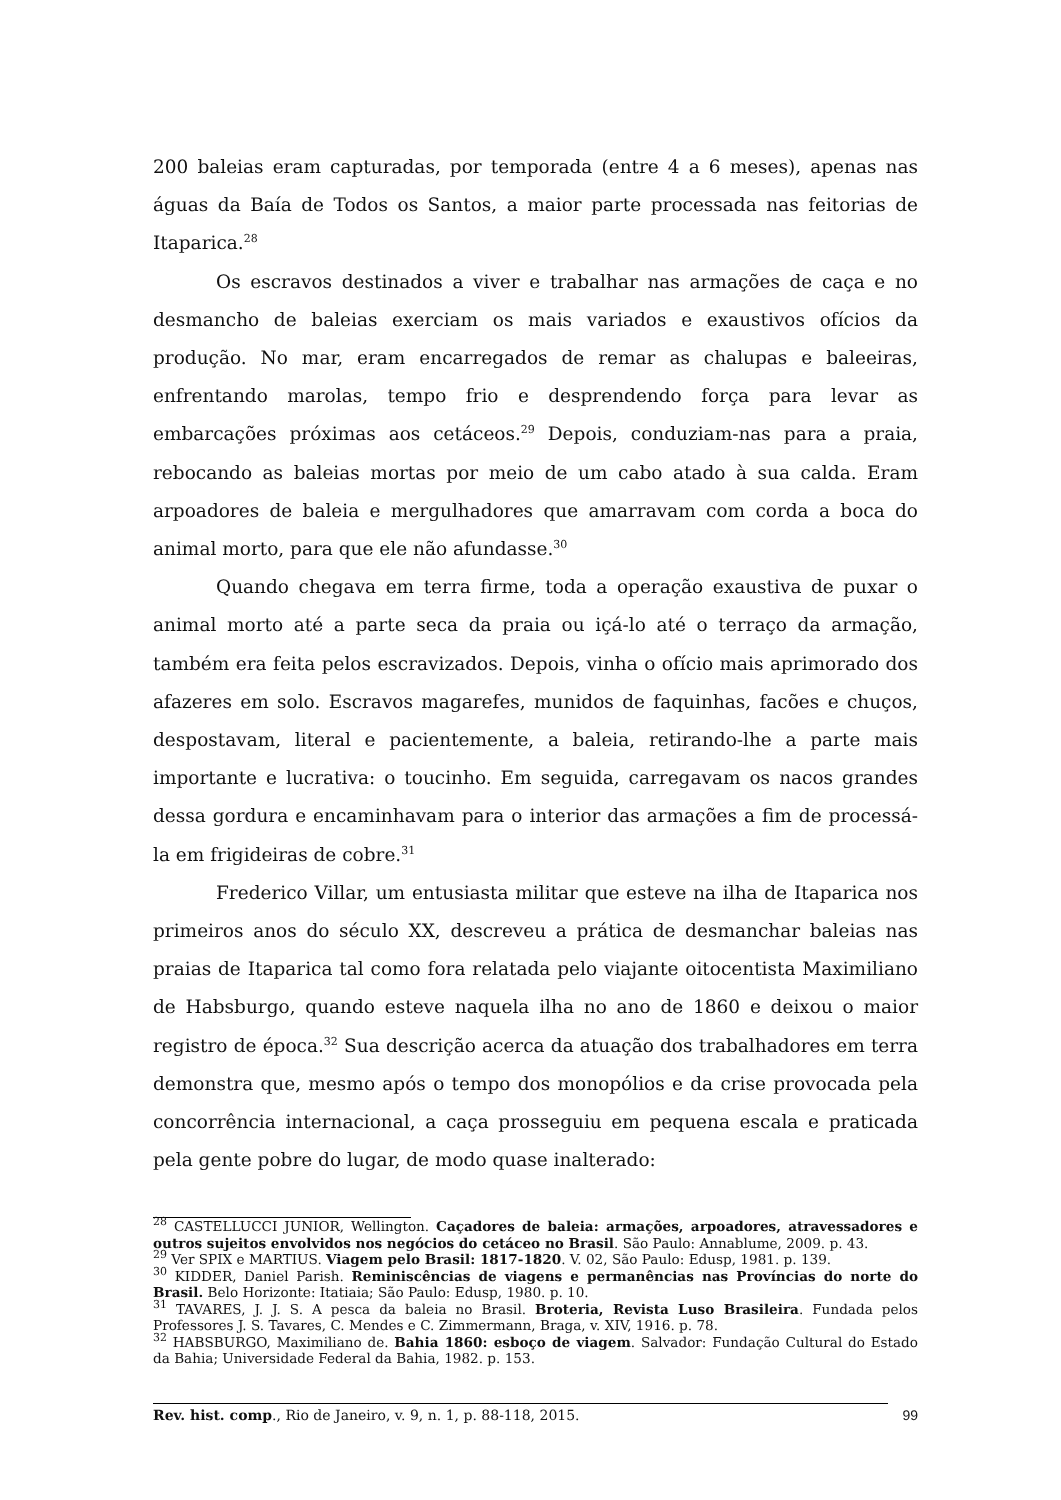200 baleias eram capturadas, por temporada (entre 4 a 6 meses), apenas nas águas da Baía de Todos os Santos, a maior parte processada nas feitorias de Itaparica.<sup>28</sup>
Os escravos destinados a viver e trabalhar nas armações de caça e no desmancho de baleias exerciam os mais variados e exaustivos ofícios da produção. No mar, eram encarregados de remar as chalupas e baleeiras, enfrentando marolas, tempo frio e desprendendo força para levar as embarcações próximas aos cetáceos.<sup>29</sup> Depois, conduziam-nas para a praia, rebocando as baleias mortas por meio de um cabo atado à sua calda. Eram arpoadores de baleia e mergulhadores que amarravam com corda a boca do animal morto, para que ele não afundasse.<sup>30</sup>
Quando chegava em terra firme, toda a operação exaustiva de puxar o animal morto até a parte seca da praia ou içá-lo até o terraço da armação, também era feita pelos escravizados. Depois, vinha o ofício mais aprimorado dos afazeres em solo. Escravos magarefes, munidos de faquinhas, facões e chuços, despostavam, literal e pacientemente, a baleia, retirando-lhe a parte mais importante e lucrativa: o toucinho. Em seguida, carregavam os nacos grandes dessa gordura e encaminhavam para o interior das armações a fim de processá-la em frigideiras de cobre.<sup>31</sup>
Frederico Villar, um entusiasta militar que esteve na ilha de Itaparica nos primeiros anos do século XX, descreveu a prática de desmanchar baleias nas praias de Itaparica tal como fora relatada pelo viajante oitocentista Maximiliano de Habsburgo, quando esteve naquela ilha no ano de 1860 e deixou o maior registro de época.<sup>32</sup> Sua descrição acerca da atuação dos trabalhadores em terra demonstra que, mesmo após o tempo dos monopólios e da crise provocada pela concorrência internacional, a caça prosseguiu em pequena escala e praticada pela gente pobre do lugar, de modo quase inalterado:
<sup>28</sup> CASTELLUCCI JUNIOR, Wellington. Caçadores de baleia: armações, arpoadores, atravessadores e outros sujeitos envolvidos nos negócios do cetáceo no Brasil. São Paulo: Annablume, 2009. p. 43.
<sup>29</sup> Ver SPIX e MARTIUS. Viagem pelo Brasil: 1817-1820. V. 02, São Paulo: Edusp, 1981. p. 139.
<sup>30</sup> KIDDER, Daniel Parish. Reminiscências de viagens e permanências nas Províncias do norte do Brasil. Belo Horizonte: Itatiaia; São Paulo: Edusp, 1980. p. 10.
<sup>31</sup> TAVARES, J. J. S. A pesca da baleia no Brasil. Broteria, Revista Luso Brasileira. Fundada pelos Professores J. S. Tavares, C. Mendes e C. Zimmermann, Braga, v. XIV, 1916. p. 78.
<sup>32</sup> HABSBURGO, Maximiliano de. Bahia 1860: esboço de viagem. Salvador: Fundação Cultural do Estado da Bahia; Universidade Federal da Bahia, 1982. p. 153.
Rev. hist. comp., Rio de Janeiro, v. 9, n. 1, p. 88-118, 2015. 99